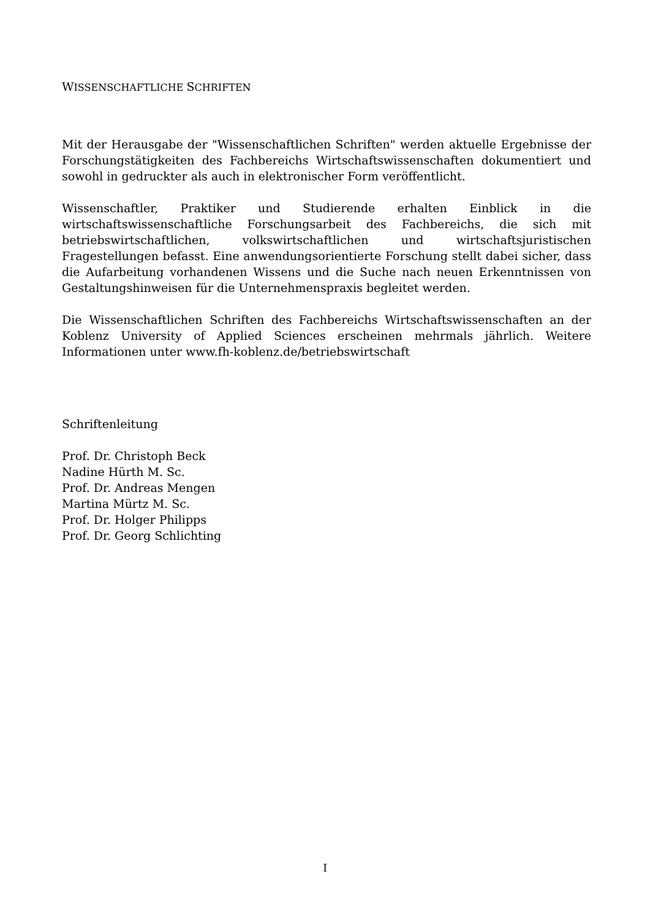WISSENSCHAFTLICHE SCHRIFTEN
Mit der Herausgabe der "Wissenschaftlichen Schriften" werden aktuelle Ergebnisse der Forschungstätigkeiten des Fachbereichs Wirtschaftswissenschaften dokumentiert und sowohl in gedruckter als auch in elektronischer Form veröffentlicht.
Wissenschaftler, Praktiker und Studierende erhalten Einblick in die wirtschaftswissenschaftliche Forschungsarbeit des Fachbereichs, die sich mit betriebswirtschaftlichen, volkswirtschaftlichen und wirtschaftsjuristischen Fragestellungen befasst. Eine anwendungsorientierte Forschung stellt dabei sicher, dass die Aufarbeitung vorhandenen Wissens und die Suche nach neuen Erkenntnissen von Gestaltungshinweisen für die Unternehmenspraxis begleitet werden.
Die Wissenschaftlichen Schriften des Fachbereichs Wirtschaftswissenschaften an der Koblenz University of Applied Sciences erscheinen mehrmals jährlich. Weitere Informationen unter www.fh-koblenz.de/betriebswirtschaft
Schriftenleitung
Prof. Dr. Christoph Beck
Nadine Hürth M. Sc.
Prof. Dr. Andreas Mengen
Martina Mürtz M. Sc.
Prof. Dr. Holger Philipps
Prof. Dr. Georg Schlichting
I